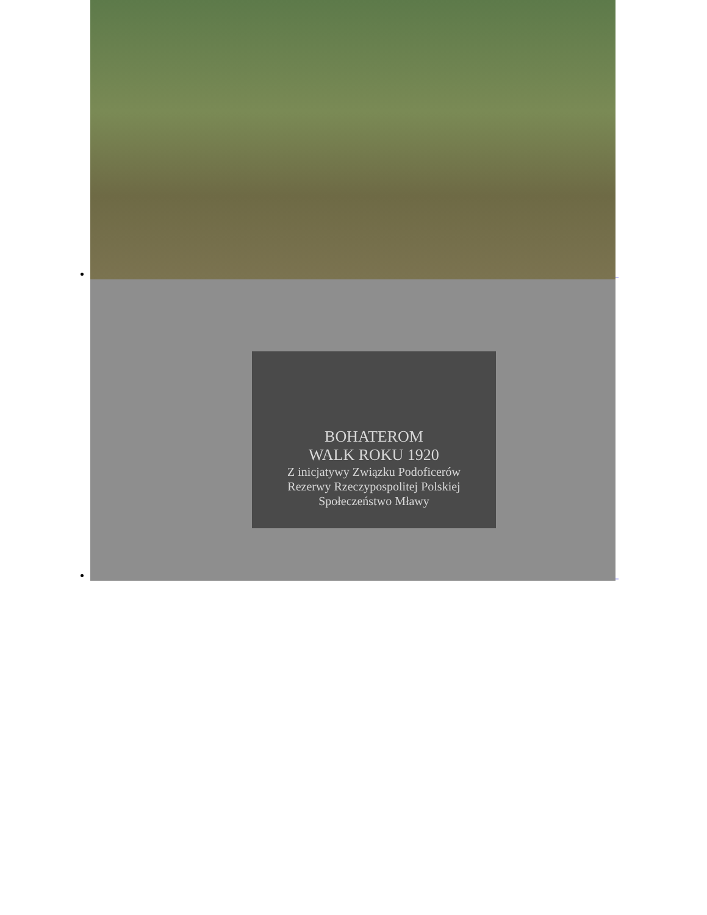_
BOHATEROM
WALK ROKU 1920
Z inicjatywy Związku Podoficerów
Rezerwy Rzeczypospolitej Polskiej
Społeczeństwo Mławy
_